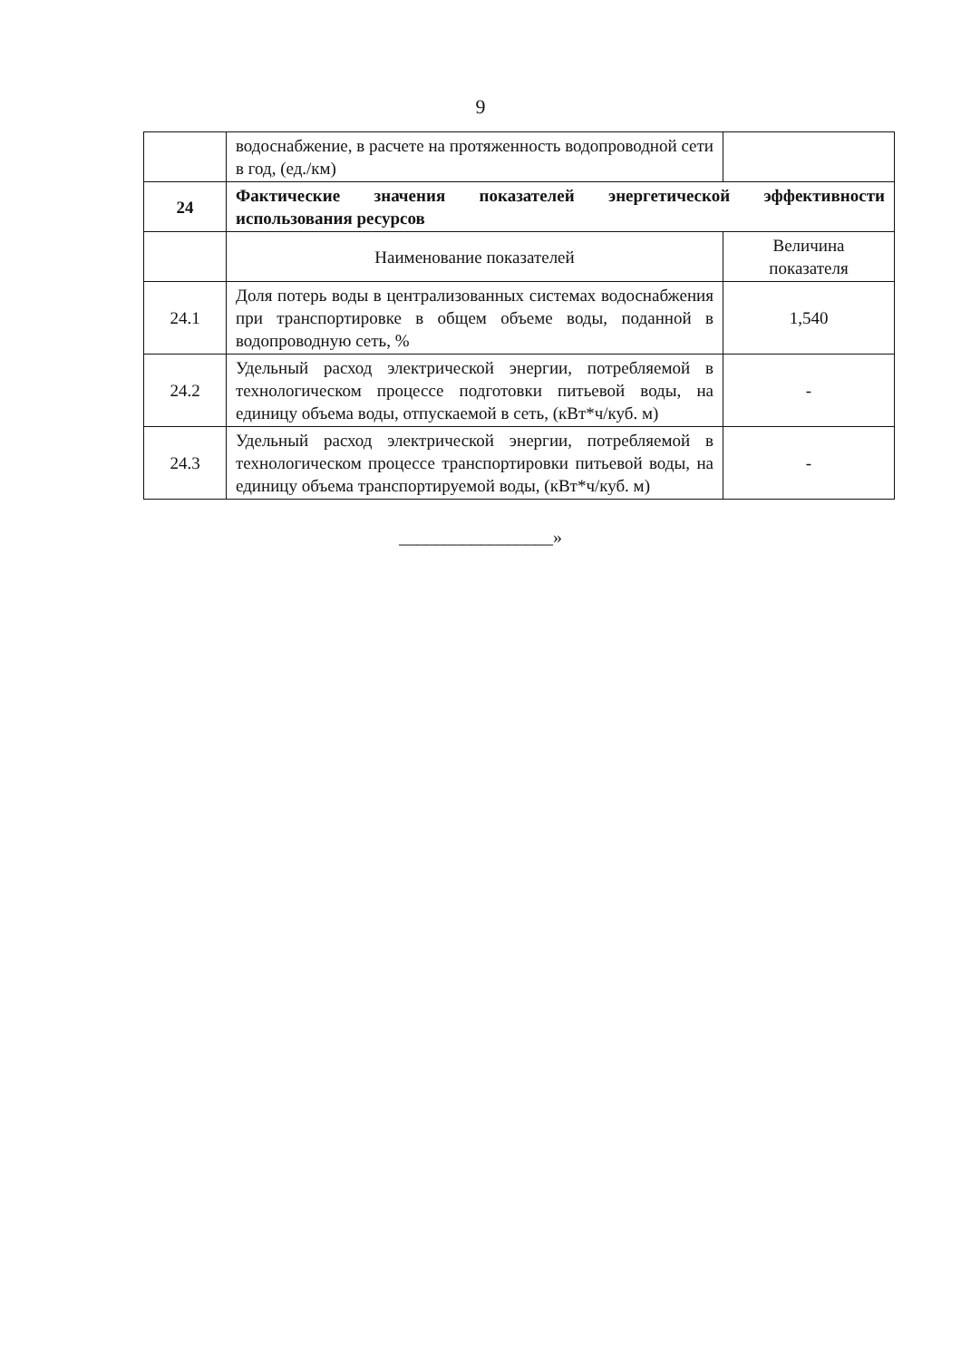9
| | водоснабжение, в расчете на протяженность водопроводной сети в год, (ед./км) | |
| 24 | Фактические значения показателей энергетической эффективности использования ресурсов | |
| | Наименование показателей | Величина показателя |
| 24.1 | Доля потерь воды в централизованных системах водоснабжения при транспортировке в общем объеме воды, поданной в водопроводную сеть, % | 1,540 |
| 24.2 | Удельный расход электрической энергии, потребляемой в технологическом процессе подготовки питьевой воды, на единицу объема воды, отпускаемой в сеть, (кВт*ч/куб. м) | - |
| 24.3 | Удельный расход электрической энергии, потребляемой в технологическом процессе транспортировки питьевой воды, на единицу объема транспортируемой воды, (кВт*ч/куб. м) | - |
_________________»